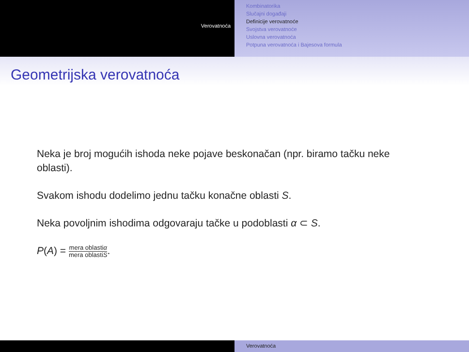Verovatnoća
Kombinatorika
Slučajni događaji
Definicije verovatnoće
Svojstva verovatnoće
Uslovna verovatnoća
Potpuna verovatnoća i Bajesova formula
Geometrijska verovatnoća
Neka je broj mogućih ishoda neke pojave beskonačan (npr. biramo tačku neke oblasti).
Svakom ishodu dodelimo jednu tačku konačne oblasti S.
Neka povoljnim ishodima odgovaraju tačke u podoblasti α ⊂ S.
P(A) = mera oblastiα mera oblastiS.
Verovatnoća